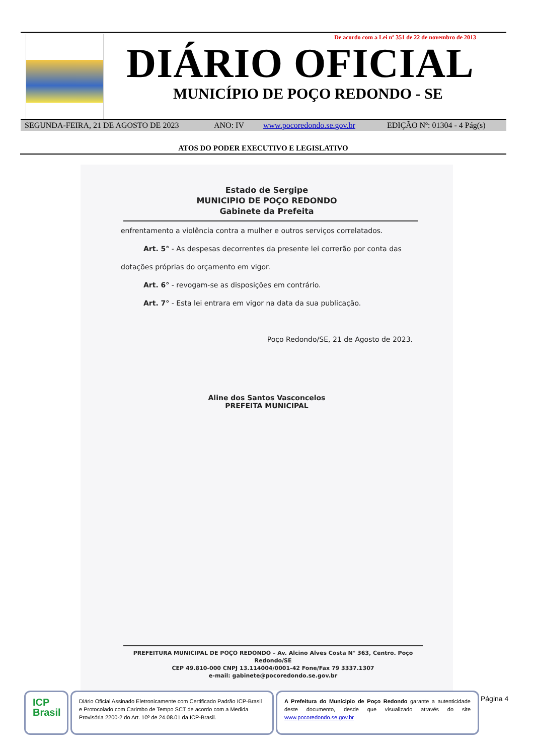De acordo com a Lei nº 351 de 22 de novembro de 2013
DIÁRIO OFICIAL
MUNICÍPIO DE POÇO REDONDO - SE
SEGUNDA-FEIRA, 21 DE AGOSTO DE 2023 ANO: IV www.pocoredondo.se.gov.br EDIÇÃO Nº: 01304 - 4 Pág(s)
ATOS DO PODER EXECUTIVO E LEGISLATIVO
Estado de Sergipe
MUNICIPIO DE POÇO REDONDO
Gabinete da Prefeita
enfrentamento a violência contra a mulher e outros serviços correlatados.
Art. 5° - As despesas decorrentes da presente lei correrão por conta das
dotações próprias do orçamento em vigor.
Art. 6° - revogam-se as disposições em contrário.
Art. 7° - Esta lei entrara em vigor na data da sua publicação.
Poço Redondo/SE, 21 de Agosto de 2023.
Aline dos Santos Vasconcelos
PREFEITA MUNICIPAL
PREFEITURA MUNICIPAL DE POÇO REDONDO – Av. Alcino Alves Costa N° 363, Centro. Poço Redondo/SE
CEP 49.810-000 CNPJ 13.114004/0001-42 Fone/Fax 79 3337.1307
e-mail: gabinete@pocoredondo.se.gov.br
ICP
Brasil
Diário Oficial Assinado Eletronicamente com Certificado Padrão ICP-Brasil e Protocolado com Carimbo de Tempo SCT de acordo com a Medida Provisória 2200-2 do Art. 10º de 24.08.01 da ICP-Brasil.
A Prefeitura do Munícipio de Poço Redondo garante a autenticidade deste documento, desde que visualizado através do site www.pocoredondo.se.gov.br
Página 4